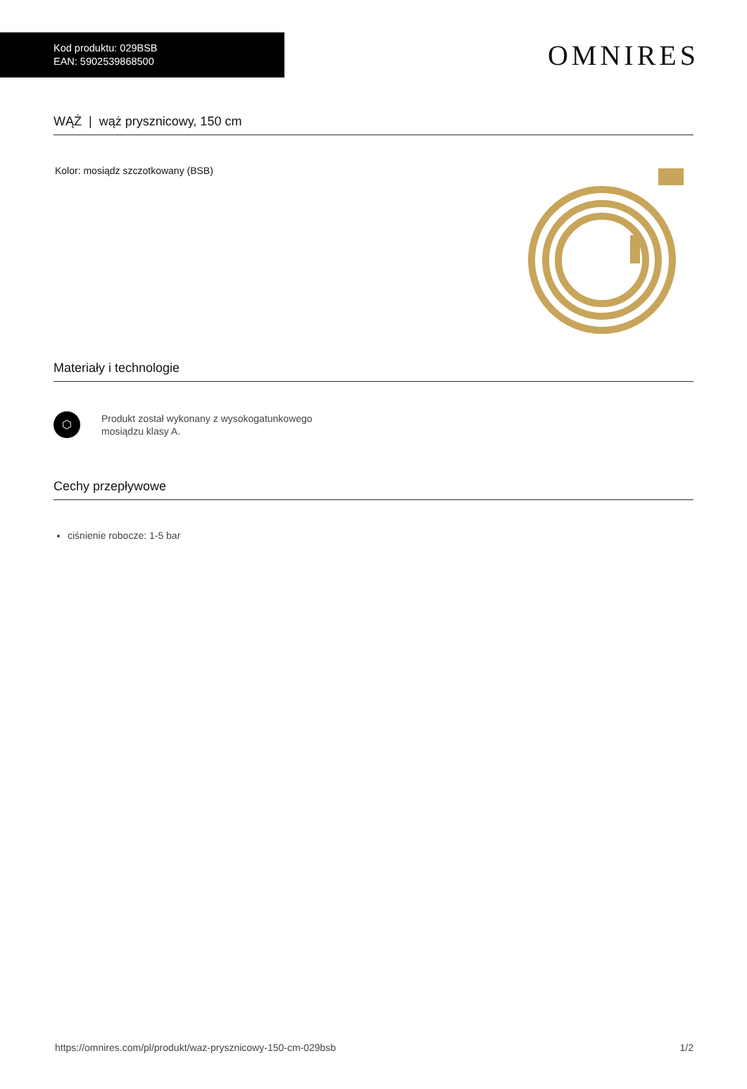Kod produktu: 029BSB
EAN: 5902539868500
OMNIRES
WĄŻ | wąż prysznicowy, 150 cm
Kolor: mosiądz szczotkowany (BSB)
Materiały i technologie
⬡
Produkt został wykonany z wysokogatunkowego
mosiądzu klasy A.
Cechy przepływowe
ciśnienie robocze: 1-5 bar
https://omnires.com/pl/produkt/waz-prysznicowy-150-cm-029bsb 1/2